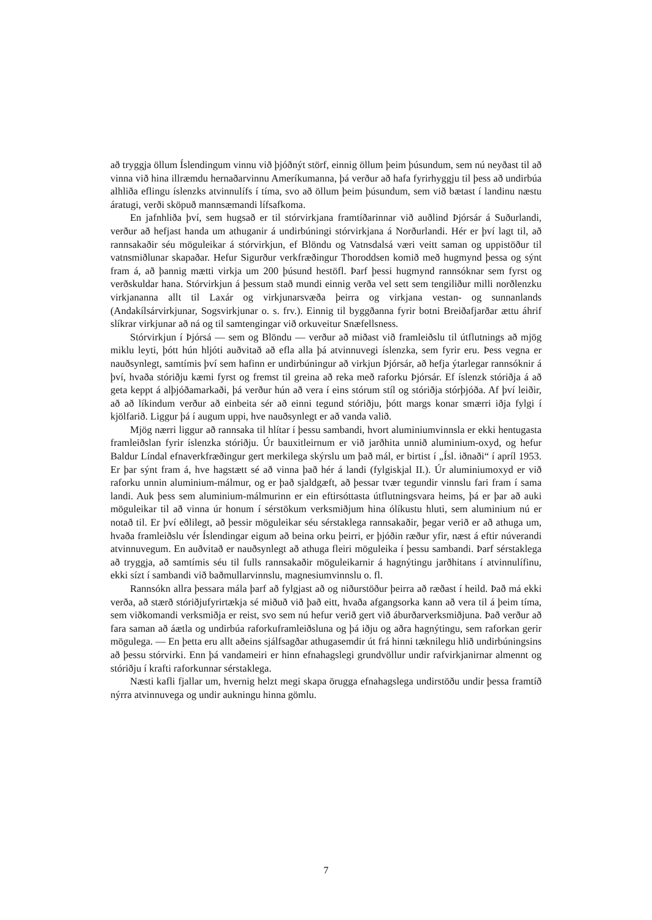að tryggja öllum Íslendingum vinnu við þjóðnýt störf, einnig öllum þeim þúsundum, sem nú neyðast til að vinna við hina illræmdu hernaðarvinnu Ameríkumanna, þá verður að hafa fyrirhyggju til þess að undirbúa alhliða eflingu íslenzks atvinnulífs í tíma, svo að öllum þeim þúsundum, sem við bætast í landinu næstu áratugi, verði sköpuð mannsæmandi lífsafkoma.
En jafnhliða því, sem hugsað er til stórvirkjana framtíðarinnar við auðlind Þjórsár á Suðurlandi, verður að hefjast handa um athuganir á undirbúningi stórvirkjana á Norðurlandi. Hér er því lagt til, að rannsakaðir séu möguleikar á stórvirkjun, ef Blöndu og Vatnsdalsá væri veitt saman og uppistöður til vatnsmiðlunar skapaðar. Hefur Sigurður verkfræðingur Thoroddsen komið með hugmynd þessa og sýnt fram á, að þannig mætti virkja um 200 þúsund hestöfl. Þarf þessi hugmynd rannsóknar sem fyrst og verðskuldar hana. Stórvirkjun á þessum stað mundi einnig verða vel sett sem tengiliður milli norðlenzku virkjananna allt til Laxár og virkjunarsvæða þeirra og virkjana vestan- og sunnanlands (Andakílsárvirkjunar, Sogsvirkjunar o. s. frv.). Einnig til byggðanna fyrir botni Breiðafjarðar ættu áhrif slíkrar virkjunar að ná og til samtengingar við orkuveitur Snæfellsness.
Stórvirkjun í Þjórsá — sem og Blöndu — verður að miðast við framleiðslu til útflutnings að mjög miklu leyti, þótt hún hljóti auðvitað að efla alla þá atvinnuvegi íslenzka, sem fyrir eru. Þess vegna er nauðsynlegt, samtímis því sem hafinn er undirbúningur að virkjun Þjórsár, að hefja ýtarlegar rannsóknir á því, hvaða stóriðju kæmi fyrst og fremst til greina að reka með raforku Þjórsár. Ef íslenzk stóriðja á að geta keppt á alþjóðamarkaði, þá verður hún að vera í eins stórum stíl og stóriðja stórþjóða. Af því leiðir, að að líkindum verður að einbeita sér að einni tegund stóriðju, þótt margs konar smærri iðja fylgi í kjölfarið. Liggur þá í augum uppi, hve nauðsynlegt er að vanda valið.
Mjög nærri liggur að rannsaka til hlítar í þessu sambandi, hvort aluminiumvinnsla er ekki hentugasta framleiðslan fyrir íslenzka stóriðju. Úr bauxitleirnum er við jarðhita unnið aluminium-oxyd, og hefur Baldur Líndal efnaverkfræðingur gert merkilega skýrslu um það mál, er birtist í „Ísl. iðnaði“ í apríl 1953. Er þar sýnt fram á, hve hagstætt sé að vinna það hér á landi (fylgiskjal II.). Úr aluminiumoxyd er við raforku unnin aluminium-málmur, og er það sjaldgæft, að þessar tvær tegundir vinnslu fari fram í sama landi. Auk þess sem aluminium-málmurinn er ein eftirsóttasta útflutningsvara heims, þá er þar að auki möguleikar til að vinna úr honum í sérstökum verksmiðjum hina ólíkustu hluti, sem aluminium nú er notað til. Er því eðlilegt, að þessir möguleikar séu sérstaklega rannsakaðir, þegar verið er að athuga um, hvaða framleiðslu vér Íslendingar eigum að beina orku þeirri, er þjóðin ræður yfir, næst á eftir núverandi atvinnuvegum. En auðvitað er nauðsynlegt að athuga fleiri möguleika í þessu sambandi. Þarf sérstaklega að tryggja, að samtímis séu til fulls rannsakaðir möguleikarnir á hagnýtingu jarðhitans í atvinnulífinu, ekki sízt í sambandi við baðmullarvinnslu, magnesiumvinnslu o. fl.
Rannsókn allra þessara mála þarf að fylgjast að og niðurstöður þeirra að ræðast í heild. Það má ekki verða, að stærð stóriðjufyrirtækja sé miðuð við það eitt, hvaða afgangsorka kann að vera til á þeim tíma, sem viðkomandi verksmiðja er reist, svo sem nú hefur verið gert við áburðarverksmiðjuna. Það verður að fara saman að áætla og undirbúa raforkuframleiðsluna og þá iðju og aðra hagnýtingu, sem raforkan gerir mögulega. — En þetta eru allt aðeins sjálfsagðar athugasemdir út frá hinni tæknilegu hlið undirbúningsins að þessu stórvirki. Enn þá vandameiri er hinn efnahagslegi grundvöllur undir rafvirkjanirnar almennt og stóriðju í krafti raforkunnar sérstaklega.
Næsti kafli fjallar um, hvernig helzt megi skapa örugga efnahagslega undirstöðu undir þessa framtíð nýrra atvinnuvega og undir aukningu hinna gömlu.
7